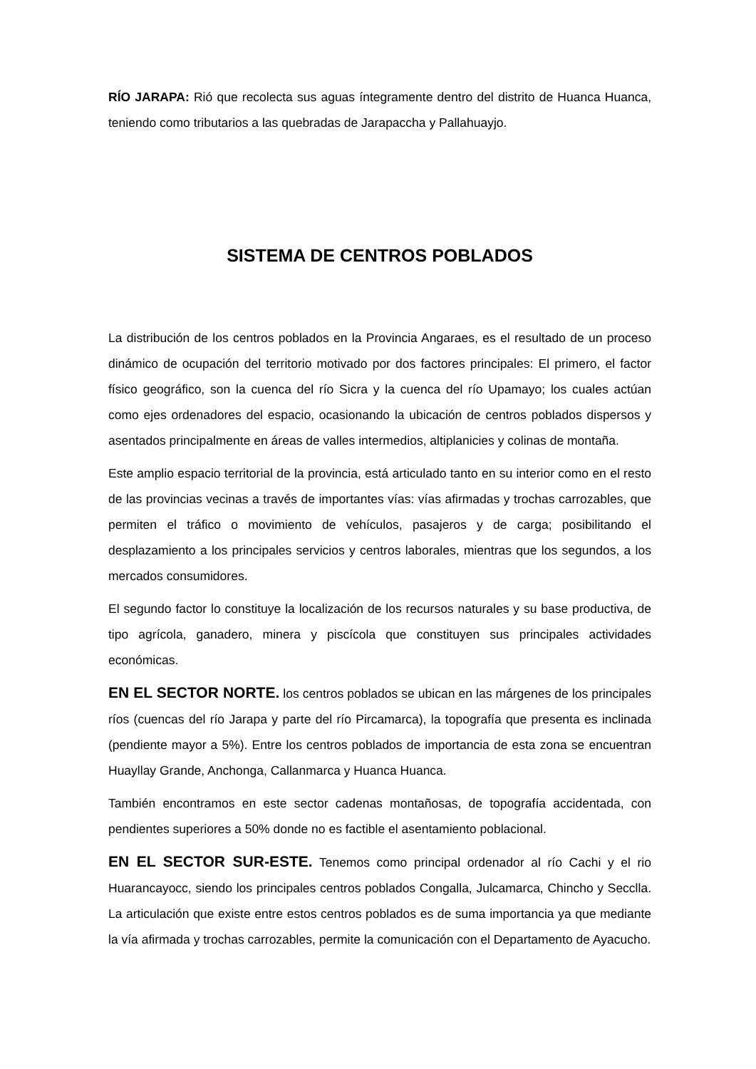RÍO JARAPA: Rió que recolecta sus aguas íntegramente dentro del distrito de Huanca Huanca, teniendo como tributarios a las quebradas de Jarapaccha y Pallahuayjo.
SISTEMA DE CENTROS POBLADOS
La distribución de los centros poblados en la Provincia Angaraes, es el resultado de un proceso dinámico de ocupación del territorio motivado por dos factores principales: El primero, el factor físico geográfico, son la cuenca del río Sicra y la cuenca del río Upamayo; los cuales actúan como ejes ordenadores del espacio, ocasionando la ubicación de centros poblados dispersos y asentados principalmente en áreas de valles intermedios, altiplanicies y colinas de montaña.
Este amplio espacio territorial de la provincia, está articulado tanto en su interior como en el resto de las provincias vecinas a través de importantes vías: vías afirmadas y trochas carrozables, que permiten el tráfico o movimiento de vehículos, pasajeros y de carga; posibilitando el desplazamiento a los principales servicios y centros laborales, mientras que los segundos, a los mercados consumidores.
El segundo factor lo constituye la localización de los recursos naturales y su base productiva, de tipo agrícola, ganadero, minera y piscícola que constituyen sus principales actividades económicas.
EN EL SECTOR NORTE. los centros poblados se ubican en las márgenes de los principales ríos (cuencas del río Jarapa y parte del río Pircamarca), la topografía que presenta es inclinada (pendiente mayor a 5%). Entre los centros poblados de importancia de esta zona se encuentran Huayllay Grande, Anchonga, Callanmarca y Huanca Huanca.
También encontramos en este sector cadenas montañosas, de topografía accidentada, con pendientes superiores a 50% donde no es factible el asentamiento poblacional.
EN EL SECTOR SUR-ESTE. Tenemos como principal ordenador al río Cachi y el rio Huarancayocc, siendo los principales centros poblados Congalla, Julcamarca, Chincho y Secclla. La articulación que existe entre estos centros poblados es de suma importancia ya que mediante la vía afirmada y trochas carrozables, permite la comunicación con el Departamento de Ayacucho.